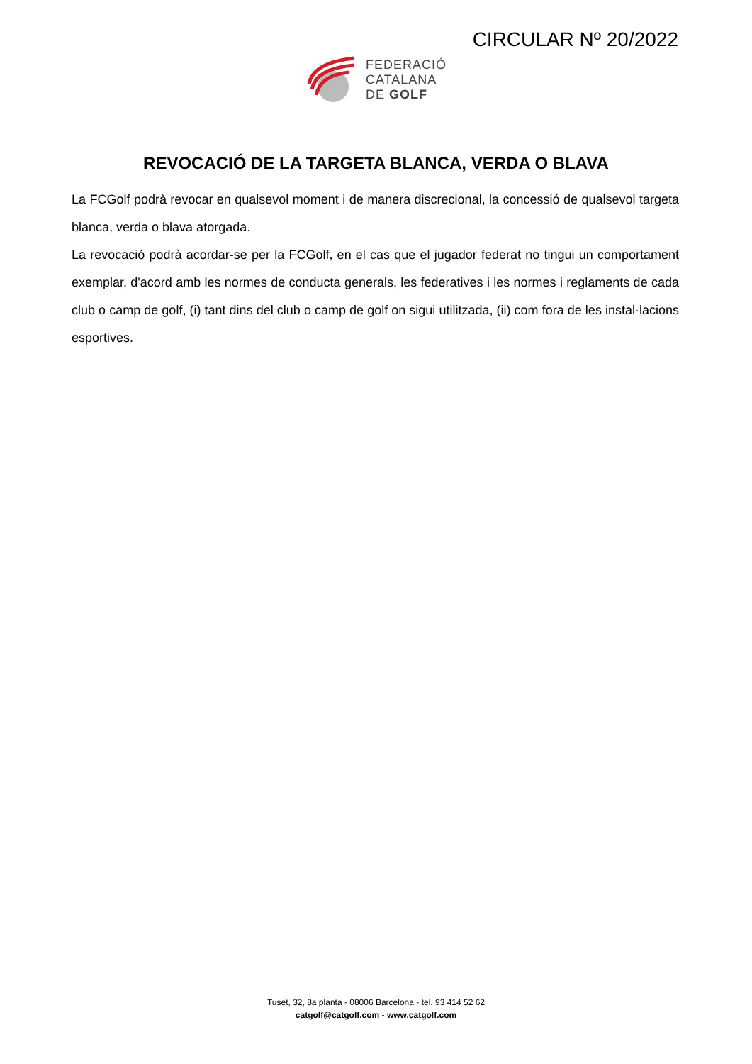CIRCULAR Nº 20/2022
FEDERACIÓ
CATALANA
DE GOLF
REVOCACIÓ DE LA TARGETA BLANCA, VERDA O BLAVA
La FCGolf podrà revocar en qualsevol moment i de manera discrecional, la concessió de qualsevol targeta blanca, verda o blava atorgada.
La revocació podrà acordar-se per la FCGolf, en el cas que el jugador federat no tingui un comportament exemplar, d'acord amb les normes de conducta generals, les federatives i les normes i reglaments de cada club o camp de golf, (i) tant dins del club o camp de golf on sigui utilitzada, (ii) com fora de les instal·lacions esportives.
Tuset, 32, 8a planta - 08006 Barcelona - tel. 93 414 52 62
catgolf@catgolf.com - www.catgolf.com